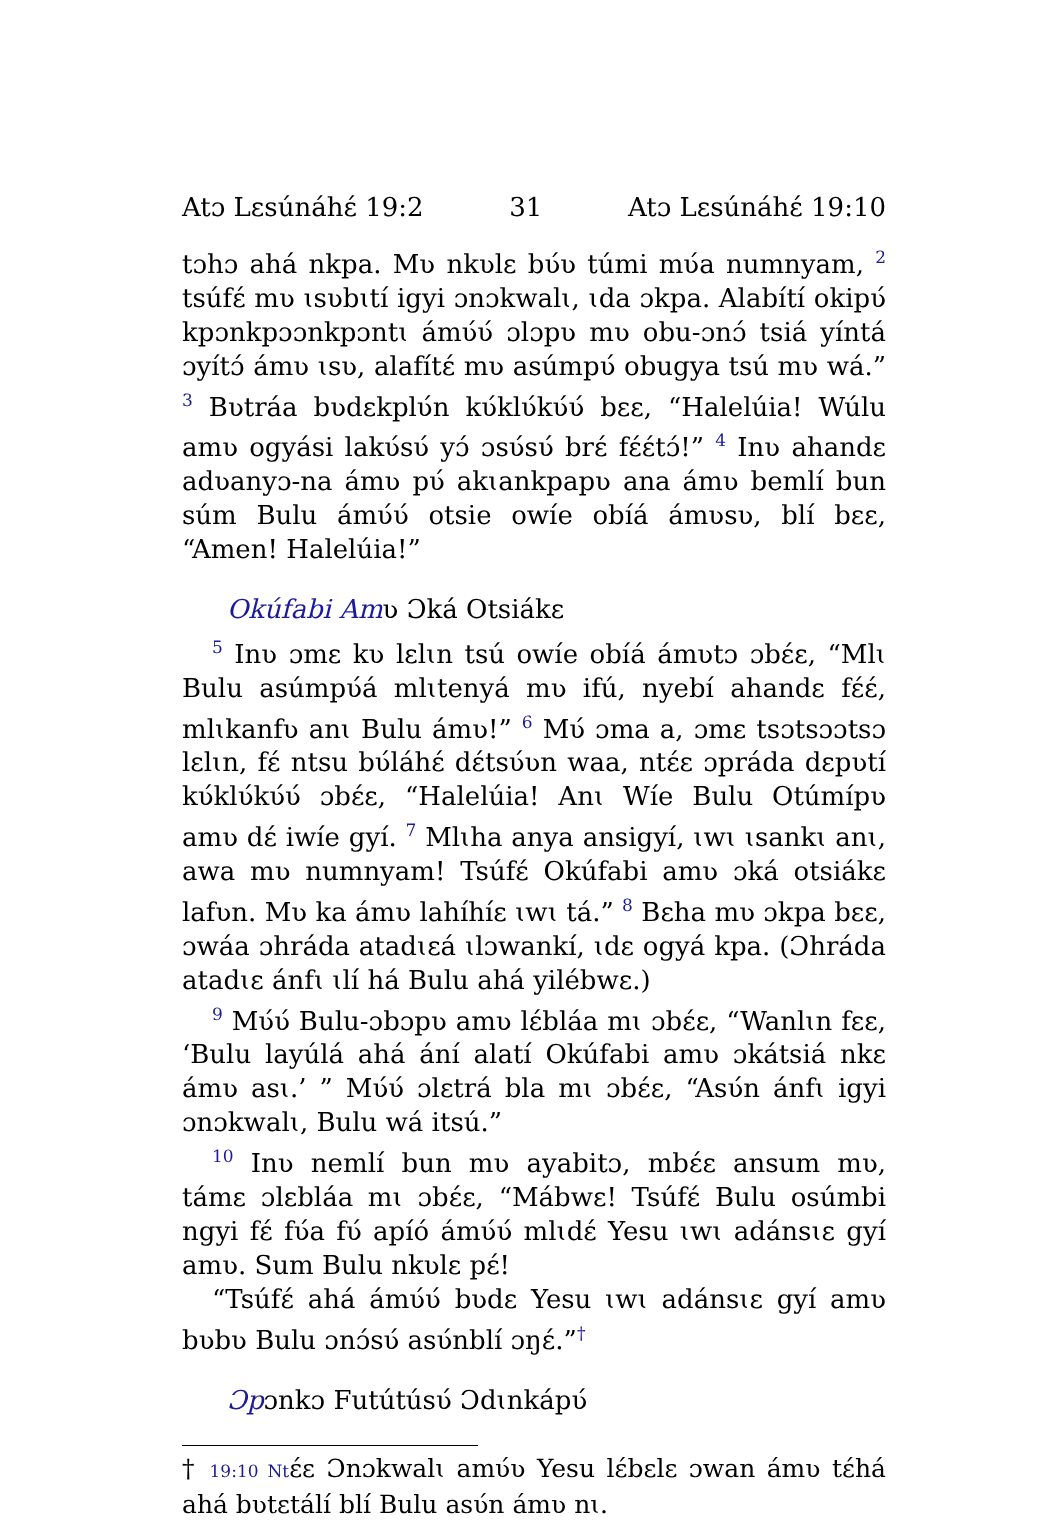Atɔ Lɛsúnáhɛ́ 19:2 31 Atɔ Lɛsúnáhɛ́ 19:10
tɔhɔ ahá nkpa. Mʋ nkʋlɛ bʋ́ʋ túmi mʋ́a numnyam, <sup>2</sup> tsúfɛ́ mʋ ɩsʋbɩtí igyi ɔnɔkwalɩ, ɩda ɔkpa. Alabítí okipʋ́ kpɔnkpɔɔnkpɔntɩ ámʋ́ʋ́ ɔlɔpʋ mʋ obu-ɔnɔ́ tsiá yíntá ɔyítɔ́ ámʋ ɩsʋ, alafítɛ́ mʋ asúmpʋ́ obugya tsú mʋ wá.” <sup>3</sup> Bʋtráa bʋdɛkplʋ́n kʋ́klʋ́kʋ́ʋ́ bɛɛ, “Halelúia! Wúlu amʋ ogyási lakʋ́sʋ́ yɔ́ ɔsʋ́sʋ́ brɛ́ fɛ́ɛ́tɔ́!” <sup>4</sup> Inʋ ahandɛ adʋanyɔ-na ámʋ pʋ́ akɩankpapʋ ana ámʋ bemlí bun súm Bulu ámʋ́ʋ́ otsie owíe obíá ámʋsʋ, blí bɛɛ, “Amen! Halelúia!”
Okúfabi Amʋ Ɔká Otsiákɛ
<sup>5</sup> Inʋ ɔmɛ kʋ lɛlɩn tsú owíe obíá ámʋtɔ ɔbɛ́ɛ, “Mlɩ Bulu asúmpʋ́á mlɩtenyá mʋ ifú, nyebí ahandɛ fɛ́ɛ́, mlɩkanfʋ anɩ Bulu ámʋ!” <sup>6</sup> Mʋ́ ɔma a, ɔmɛ tsɔtsɔɔtsɔ lɛlɩn, fɛ́ ntsu bʋ́láhɛ́ dɛ́tsʋ́ʋn waa, ntɛ́ɛ ɔpráda dɛpʋtí kʋ́klʋ́kʋ́ʋ́ ɔbɛ́ɛ, “Halelúia! Anɩ Wíe Bulu Otúmípʋ amʋ dɛ́ iwíe gyí. <sup>7</sup> Mlɩha anya ansigyí, ɩwɩ ɩsankɩ anɩ, awa mʋ numnyam! Tsúfɛ́ Okúfabi amʋ ɔká otsiákɛ lafʋn. Mʋ ka ámʋ lahíhíɛ ɩwɩ tá.” <sup>8</sup> Bɛha mʋ ɔkpa bɛɛ, ɔwáa ɔhráda atadɩɛá ɩlɔwankí, ɩdɛ ogyá kpa. (Ɔhráda atadɩɛ ánfɩ ɩlí há Bulu ahá yilébwɛ.)
<sup>9</sup> Mʋ́ʋ́ Bulu-ɔbɔpʋ amʋ lɛ́bláa mɩ ɔbɛ́ɛ, “Wanlɩn fɛɛ, ‘Bulu layúlá ahá ání alatí Okúfabi amʋ ɔkátsiá nkɛ ámʋ asɩ.’ ” Mʋ́ʋ́ ɔlɛtrá bla mɩ ɔbɛ́ɛ, “Asʋ́n ánfɩ igyi ɔnɔkwalɩ, Bulu wá itsú.”
<sup>10</sup> Inʋ nemlí bun mʋ ayabitɔ, mbɛ́ɛ ansum mʋ, támɛ ɔlɛbláa mɩ ɔbɛ́ɛ, “Mábwɛ! Tsúfɛ́ Bulu osúmbi ngyi fɛ́ fʋ́a fʋ́ apíó ámʋ́ʋ́ mlɩdɛ́ Yesu ɩwɩ adánsɩɛ gyí amʋ. Sum Bulu nkʋlɛ pɛ́!
“Tsúfɛ́ ahá ámʋ́ʋ́ bʋdɛ Yesu ɩwɩ adánsɩɛ gyí amʋ bʋbʋ Bulu ɔnɔ́sʋ́ asʋ́nblí ɔŋɛ́.”<sup>†</sup>
Ɔpɔnkɔ Futútúsʋ́ Ɔdɩnkápʋ́
† 19:10 Ntɛ́ɛ Ɔnɔkwalɩ amʋ́ʋ Yesu lɛ́bɛlɛ ɔwan ámʋ tɛ́há ahá bʋtɛtálí blí Bulu asʋ́n ámʋ nɩ.